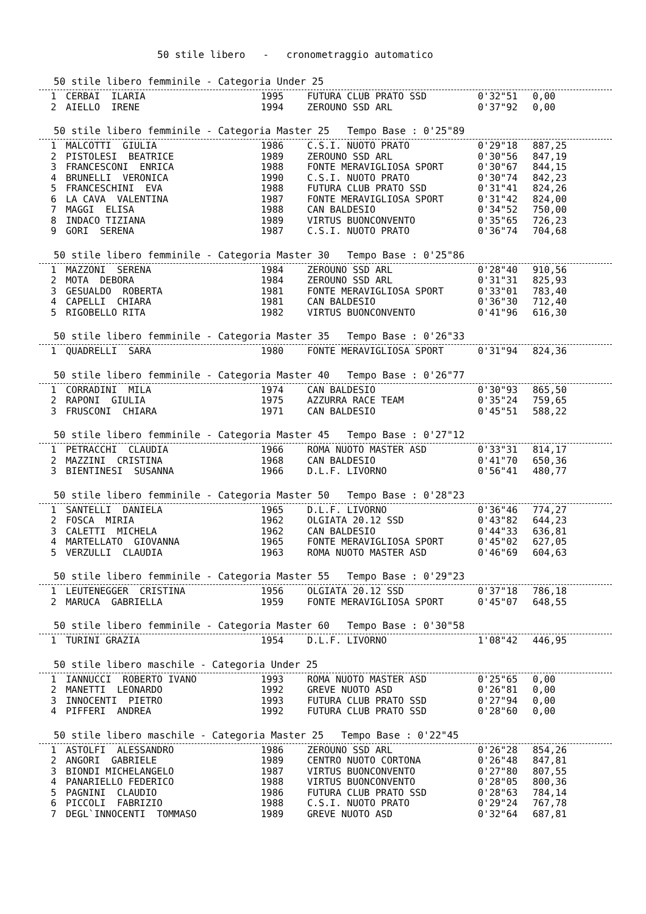50 stile libero - cronometraggio automatico
50 stile libero femminile - Categoria Under 25
| 1 | CERBAI ILARIA | 1995 | FUTURA CLUB PRATO SSD | 0'32"51 | 0,00 |
| 2 | AIELLO IRENE | 1994 | ZEROUNO SSD ARL | 0'37"92 | 0,00 |
50 stile libero femminile - Categoria Master 25 Tempo Base : 0'25"89
| 1 | MALCOTTI GIULIA | 1986 | C.S.I. NUOTO PRATO | 0'29"18 | 887,25 |
| 2 | PISTOLESI BEATRICE | 1989 | ZEROUNO SSD ARL | 0'30"56 | 847,19 |
| 3 | FRANCESCONI ENRICA | 1988 | FONTE MERAVIGLIOSA SPORT | 0'30"67 | 844,15 |
| 4 | BRUNELLI VERONICA | 1990 | C.S.I. NUOTO PRATO | 0'30"74 | 842,23 |
| 5 | FRANCESCHINI EVA | 1988 | FUTURA CLUB PRATO SSD | 0'31"41 | 824,26 |
| 6 | LA CAVA VALENTINA | 1987 | FONTE MERAVIGLIOSA SPORT | 0'31"42 | 824,00 |
| 7 | MAGGI ELISA | 1988 | CAN BALDESIO | 0'34"52 | 750,00 |
| 8 | INDACO TIZIANA | 1989 | VIRTUS BUONCONVENTO | 0'35"65 | 726,23 |
| 9 | GORI SERENA | 1987 | C.S.I. NUOTO PRATO | 0'36"74 | 704,68 |
50 stile libero femminile - Categoria Master 30 Tempo Base : 0'25"86
| 1 | MAZZONI SERENA | 1984 | ZEROUNO SSD ARL | 0'28"40 | 910,56 |
| 2 | MOTA DEBORA | 1984 | ZEROUNO SSD ARL | 0'31"31 | 825,93 |
| 3 | GESUALDO ROBERTA | 1981 | FONTE MERAVIGLIOSA SPORT | 0'33"01 | 783,40 |
| 4 | CAPELLI CHIARA | 1981 | CAN BALDESIO | 0'36"30 | 712,40 |
| 5 | RIGOBELLO RITA | 1982 | VIRTUS BUONCONVENTO | 0'41"96 | 616,30 |
50 stile libero femminile - Categoria Master 35 Tempo Base : 0'26"33
| 1 | QUADRELLI SARA | 1980 | FONTE MERAVIGLIOSA SPORT | 0'31"94 | 824,36 |
50 stile libero femminile - Categoria Master 40 Tempo Base : 0'26"77
| 1 | CORRADINI MILA | 1974 | CAN BALDESIO | 0'30"93 | 865,50 |
| 2 | RAPONI GIULIA | 1975 | AZZURRA RACE TEAM | 0'35"24 | 759,65 |
| 3 | FRUSCONI CHIARA | 1971 | CAN BALDESIO | 0'45"51 | 588,22 |
50 stile libero femminile - Categoria Master 45 Tempo Base : 0'27"12
| 1 | PETRACCHI CLAUDIA | 1966 | ROMA NUOTO MASTER ASD | 0'33"31 | 814,17 |
| 2 | MAZZINI CRISTINA | 1968 | CAN BALDESIO | 0'41"70 | 650,36 |
| 3 | BIENTINESI SUSANNA | 1966 | D.L.F. LIVORNO | 0'56"41 | 480,77 |
50 stile libero femminile - Categoria Master 50 Tempo Base : 0'28"23
| 1 | SANTELLI DANIELA | 1965 | D.L.F. LIVORNO | 0'36"46 | 774,27 |
| 2 | FOSCA MIRIA | 1962 | OLGIATA 20.12 SSD | 0'43"82 | 644,23 |
| 3 | CALETTI MICHELA | 1962 | CAN BALDESIO | 0'44"33 | 636,81 |
| 4 | MARTELLATO GIOVANNA | 1965 | FONTE MERAVIGLIOSA SPORT | 0'45"02 | 627,05 |
| 5 | VERZULLI CLAUDIA | 1963 | ROMA NUOTO MASTER ASD | 0'46"69 | 604,63 |
50 stile libero femminile - Categoria Master 55 Tempo Base : 0'29"23
| 1 | LEUTENEGGER CRISTINA | 1956 | OLGIATA 20.12 SSD | 0'37"18 | 786,18 |
| 2 | MARUCA GABRIELLA | 1959 | FONTE MERAVIGLIOSA SPORT | 0'45"07 | 648,55 |
50 stile libero femminile - Categoria Master 60 Tempo Base : 0'30"58
| 1 | TURINI GRAZIA | 1954 | D.L.F. LIVORNO | 1'08"42 | 446,95 |
50 stile libero maschile - Categoria Under 25
| 1 | IANNUCCI ROBERTO IVANO | 1993 | ROMA NUOTO MASTER ASD | 0'25"65 | 0,00 |
| 2 | MANETTI LEONARDO | 1992 | GREVE NUOTO ASD | 0'26"81 | 0,00 |
| 3 | INNOCENTI PIETRO | 1993 | FUTURA CLUB PRATO SSD | 0'27"94 | 0,00 |
| 4 | PIFFERI ANDREA | 1992 | FUTURA CLUB PRATO SSD | 0'28"60 | 0,00 |
50 stile libero maschile - Categoria Master 25 Tempo Base : 0'22"45
| 1 | ASTOLFI ALESSANDRO | 1986 | ZEROUNO SSD ARL | 0'26"28 | 854,26 |
| 2 | ANGORI GABRIELE | 1989 | CENTRO NUOTO CORTONA | 0'26"48 | 847,81 |
| 3 | BIONDI MICHELANGELO | 1987 | VIRTUS BUONCONVENTO | 0'27"80 | 807,55 |
| 4 | PANARIELLO FEDERICO | 1988 | VIRTUS BUONCONVENTO | 0'28"05 | 800,36 |
| 5 | PAGNINI CLAUDIO | 1986 | FUTURA CLUB PRATO SSD | 0'28"63 | 784,14 |
| 6 | PICCOLI FABRIZIO | 1988 | C.S.I. NUOTO PRATO | 0'29"24 | 767,78 |
| 7 | DEGL`INNOCENTI TOMMASO | 1989 | GREVE NUOTO ASD | 0'32"64 | 687,81 |